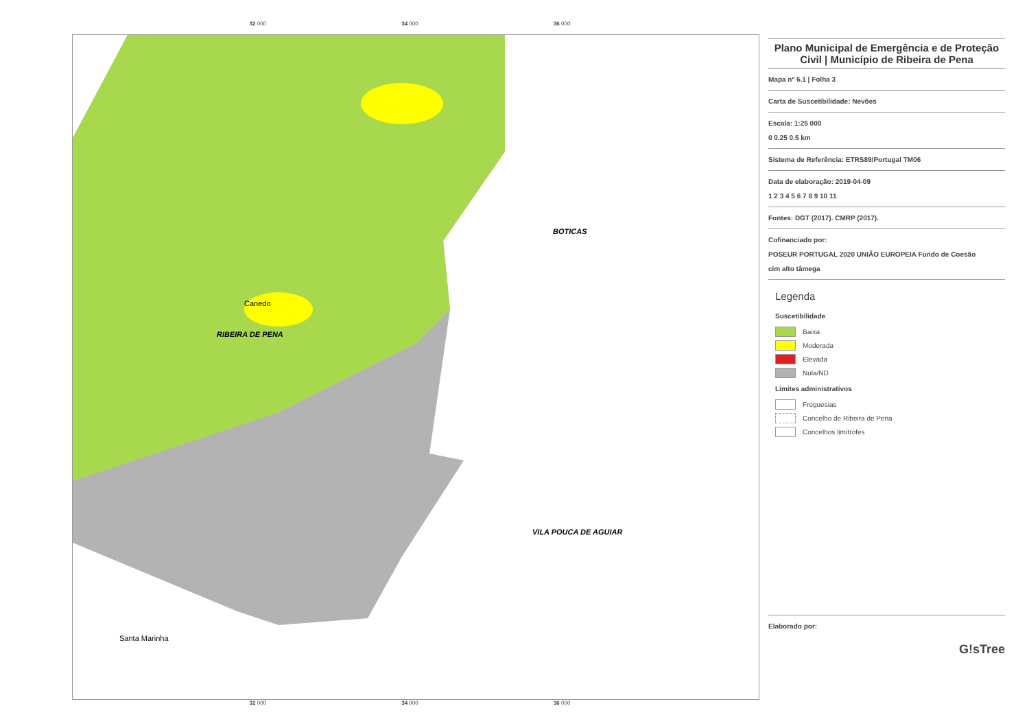32 000 34 000 36 000
BOTICAS
Canedo
RIBEIRA DE PENA
VILA POUCA DE AGUIAR
Santa Marinha
32 000 34 000 36 000
Plano Municipal de Emergência e de Proteção Civil | Município de Ribeira de Pena
Mapa nº 6.1 | Folha 3
Carta de Suscetibilidade: Nevões
Escala: 1:25 000
0 0.25 0.5 km
Sistema de Referência: ETRS89/Portugal TM06
Data de elaboração: 2019-04-09
1 2 3 4 5 6 7 8 9 10 11
Fontes: DGT (2017). CMRP (2017).
Cofinanciado por:
POSEUR PORTUGAL 2020 UNIÃO EUROPEIA Fundo de Coesão
cim alto tâmega
Legenda
Suscetibilidade
Baixa
Moderada
Elevada
Nula/ND
Limites administrativos
Freguesias
Concelho de Ribeira de Pena
Concelhos limítrofes
Elaborado por:
G!sTree